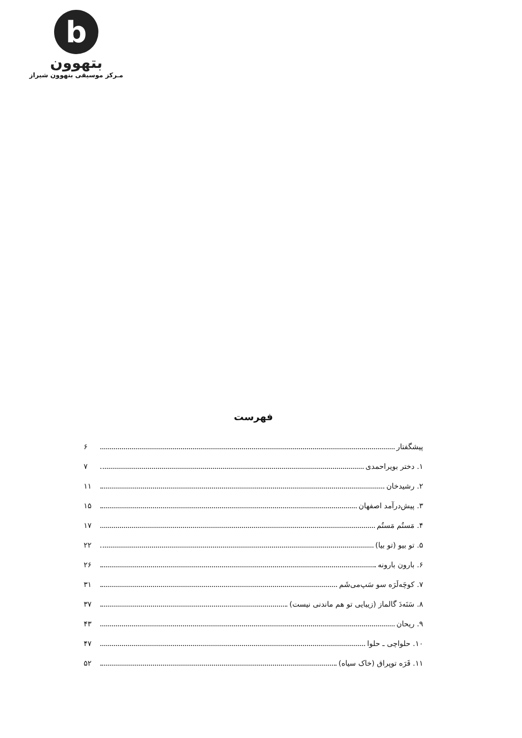b
بتهوون
مـرکز موسیقی بتهوون شیراز
فهرست
پیشگفتار ۶
۱. دختر بویراحمدی ۷
۲. رشیدخان ۱۱
۳. پیش‌درآمد اصفهان ۱۵
۴. مَستُم مَستُم ۱۷
۵. تو بیو (تو بیا) ۲۲
۶. بارون بارونه ۲۶
۷. کوچَه‌لَرَه سو سَپ‌می‌شَم ۳۱
۸. سَنَه‌دَ گالماز (زیبایی تو هم ماندنی نیست) ۳۷
۹. ریحان ۴۳
۱۰. حلواچی ـ حلوا ۴۷
۱۱. قَرَه توپراق (خاک سیاه) ۵۲